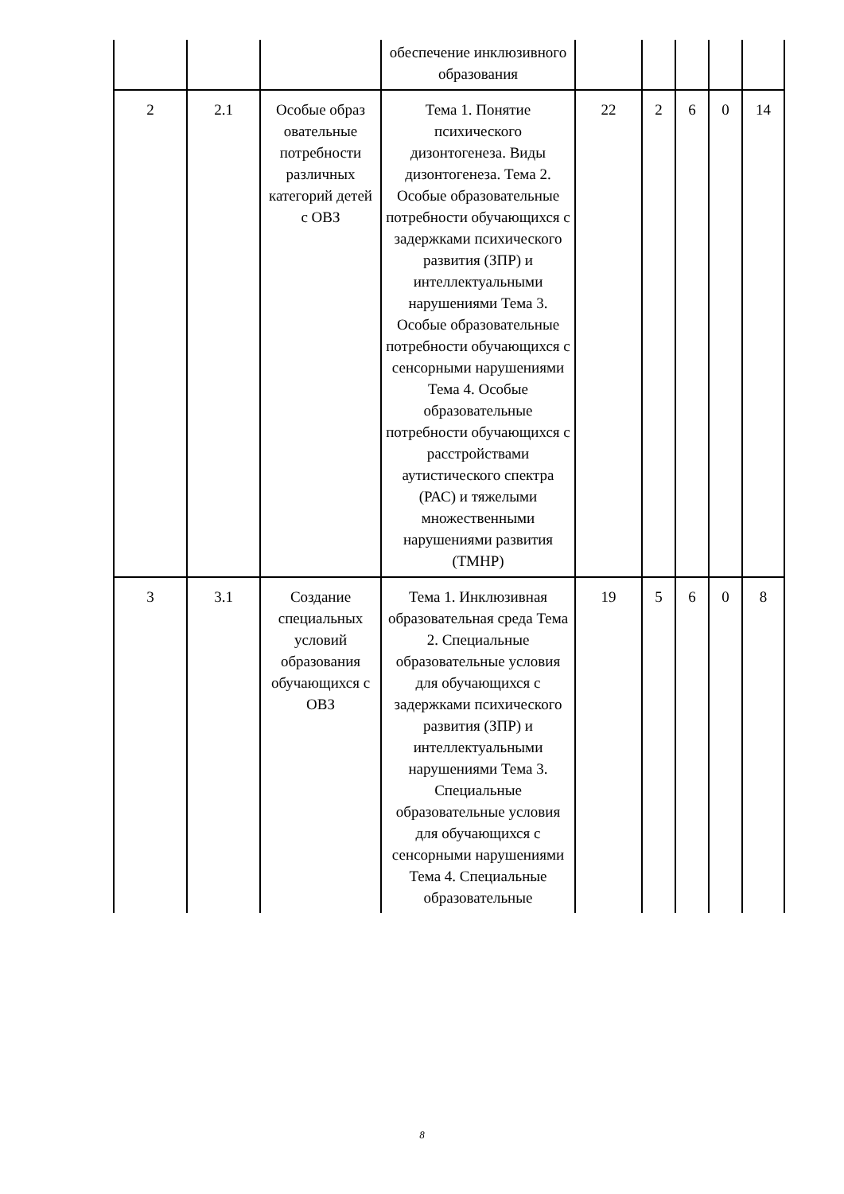| | | | обеспечение инклюзивного образования | | | | | |
| 2 | 2.1 | Особые образ овательные потребности различных категорий детей с ОВЗ | Тема 1. Понятие психического дизонтогенеза. Виды дизонтогенеза. Тема 2. Особые образовательные потребности обучающихся с задержками психического развития (ЗПР) и интеллектуальными нарушениями Тема 3. Особые образовательные потребности обучающихся с сенсорными нарушениями Тема 4. Особые образовательные потребности обучающихся с расстройствами аутистического спектра (РАС) и тяжелыми множественными нарушениями развития (ТМНР) | 22 | 2 | 6 | 0 | 14 |
| 3 | 3.1 | Создание специальных условий образования обучающихся с ОВЗ | Тема 1. Инклюзивная образовательная среда Тема 2. Специальные образовательные условия для обучающихся с задержками психического развития (ЗПР) и интеллектуальными нарушениями Тема 3. Специальные образовательные условия для обучающихся с сенсорными нарушениями Тема 4. Специальные образовательные | 19 | 5 | 6 | 0 | 8 |
8